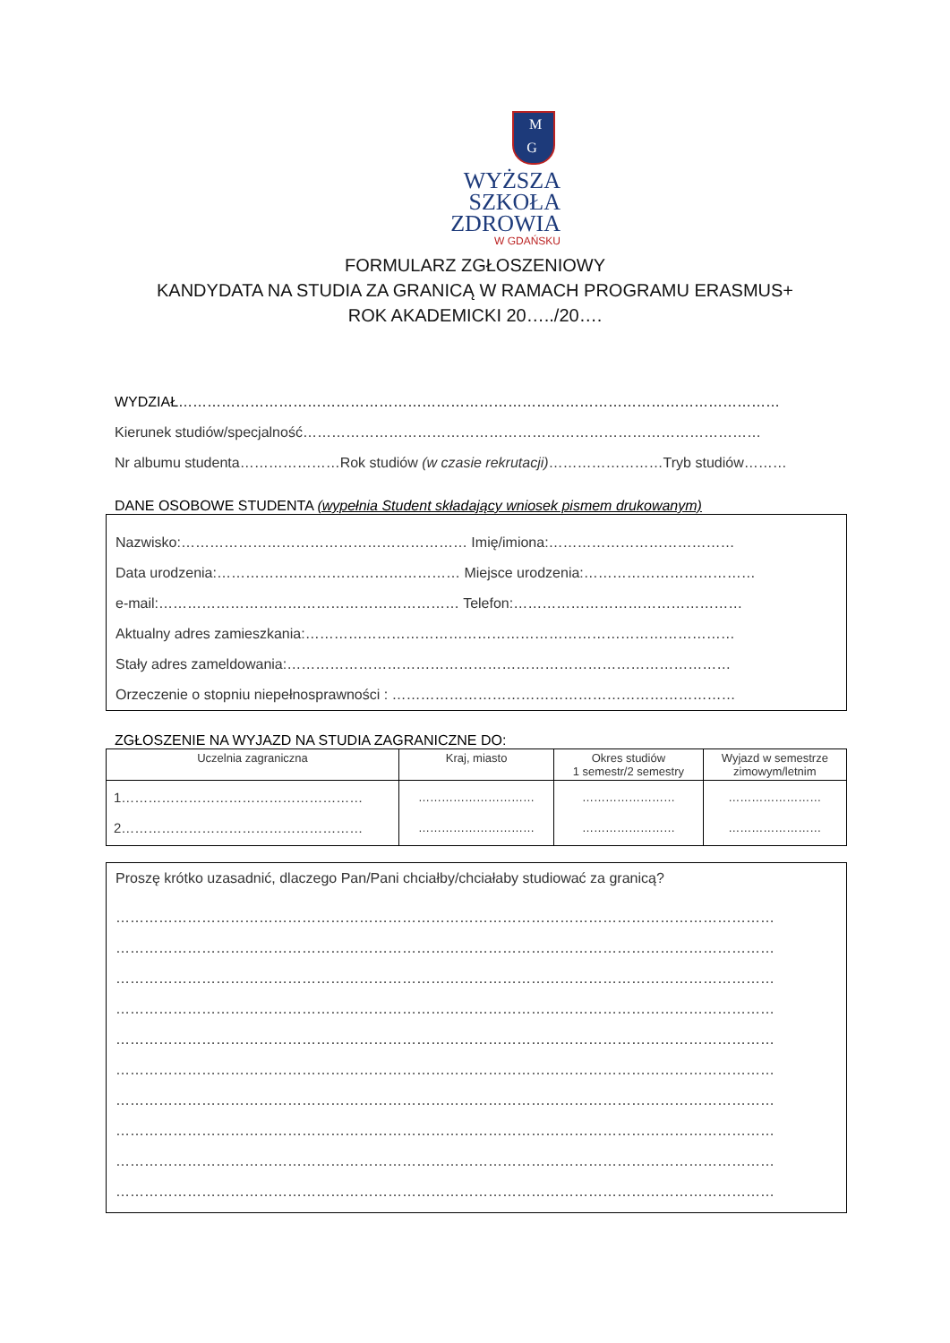M
G
WYŻSZA SZKOŁA
ZDROWIA
W GDAŃSKU
FORMULARZ ZGŁOSZENIOWY
KANDYDATA NA STUDIA ZA GRANICĄ W RAMACH PROGRAMU ERASMUS+
ROK AKADEMICKI 20…../20….
WYDZIAŁ………………………………………………………………………………………………………………
Kierunek studiów/specjalność……………………………………………………………………………………
Nr albumu studenta…………………Rok studiów (w czasie rekrutacji)……………………Tryb studiów………
DANE OSOBOWE STUDENTA (wypełnia Student składający wniosek pismem drukowanym)
Nazwisko:…………………………………………………… Imię/imiona:…………………………………
Data urodzenia:…………………………………………… Miejsce urodzenia:………………………………
e-mail:……………………………………………………… Telefon:…………………………………………
Aktualny adres zamieszkania:………………………………………………………………………………
Stały adres zameldowania:…………………………………………………………………………………
Orzeczenie o stopniu niepełnosprawności : ………………………………………………………………
ZGŁOSZENIE NA WYJAZD NA STUDIA ZAGRANICZNE DO:
| Uczelnia zagraniczna | Kraj, miasto | Okres studiów 1 semestr/2 semestry | Wyjazd w semestrze zimowym/letnim |
| 1……………………………………………… 2……………………………………………… | ………………………… ………………………… | …………………… …………………… | …………………… …………………… |
Proszę krótko uzasadnić, dlaczego Pan/Pani chciałby/chciałaby studiować za granicą?
…………………………………………………………………………………………………………………………
…………………………………………………………………………………………………………………………
…………………………………………………………………………………………………………………………
…………………………………………………………………………………………………………………………
…………………………………………………………………………………………………………………………
…………………………………………………………………………………………………………………………
…………………………………………………………………………………………………………………………
…………………………………………………………………………………………………………………………
…………………………………………………………………………………………………………………………
…………………………………………………………………………………………………………………………